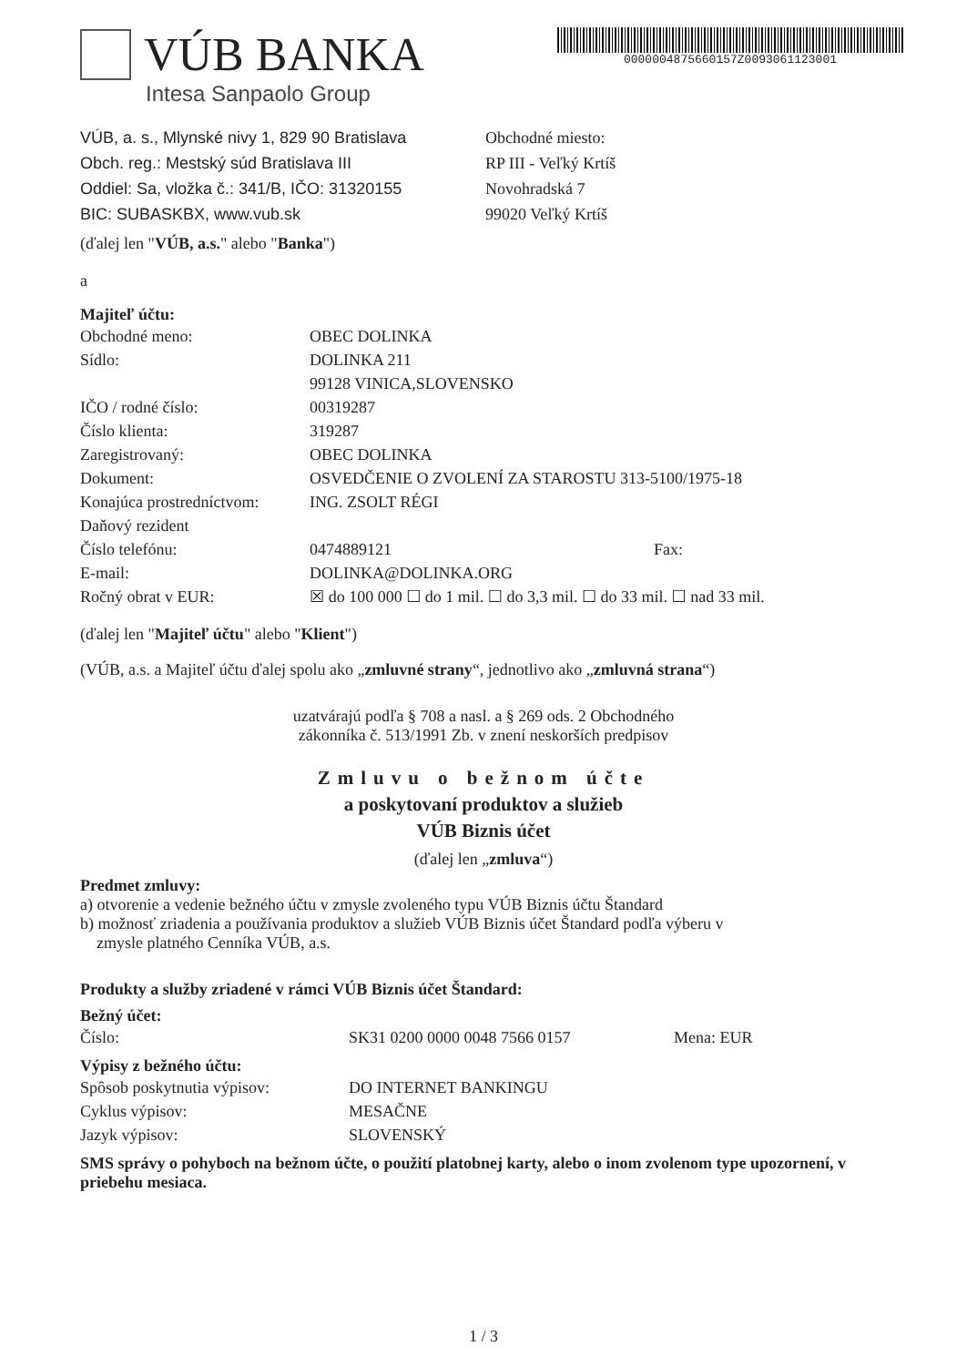VÚB BANKA
Intesa Sanpaolo Group
0000004875660157Z0093061123001
VÚB, a. s., Mlynské nivy 1, 829 90 Bratislava
Obch. reg.: Mestský súd Bratislava III
Oddiel: Sa, vložka č.: 341/B, IČO: 31320155
BIC: SUBASKBX, www.vub.sk
Obchodné miesto:
RP III - Veľký Krtíš
Novohradská 7
99020 Veľký Krtíš
(ďalej len "VÚB, a.s." alebo "Banka")
a
Majiteľ účtu:
Obchodné meno: OBEC DOLINKA
Sídlo: DOLINKA 211
99128 VINICA,SLOVENSKO
IČO / rodné číslo: 00319287
Číslo klienta: 319287
Zaregistrovaný: OBEC DOLINKA
Dokument: OSVEDČENIE O ZVOLENÍ ZA STAROSTU 313-5100/1975-18
Konajúca prostredníctvom: ING. ZSOLT RÉGI
Daňový rezident
Číslo telefónu: 0474889121 Fax:
E-mail: DOLINKA@DOLINKA.ORG
Ročný obrat v EUR: ☒ do 100 000 ☐ do 1 mil. ☐ do 3,3 mil. ☐ do 33 mil. ☐ nad 33 mil.
(ďalej len "Majiteľ účtu" alebo "Klient")
(VÚB, a.s. a Majiteľ účtu ďalej spolu ako „zmluvné strany“, jednotlivo ako „zmluvná strana“)
uzatvárajú podľa § 708 a nasl. a § 269 ods. 2 Obchodného
zákonníka č. 513/1991 Zb. v znení neskorších predpisov
Zmluvu o bežnom účte
a poskytovaní produktov a služieb
VÚB Biznis účet
(ďalej len „zmluva“)
Predmet zmluvy:
a) otvorenie a vedenie bežného účtu v zmysle zvoleného typu VÚB Biznis účtu Štandard
b) možnosť zriadenia a používania produktov a služieb VÚB Biznis účet Štandard podľa výberu v
zmysle platného Cenníka VÚB, a.s.
Produkty a služby zriadené v rámci VÚB Biznis účet Štandard:
Bežný účet:
Číslo: SK31 0200 0000 0048 7566 0157 Mena: EUR
Výpisy z bežného účtu:
Spôsob poskytnutia výpisov: DO INTERNET BANKINGU
Cyklus výpisov: MESAČNE
Jazyk výpisov: SLOVENSKÝ
SMS správy o pohyboch na bežnom účte, o použití platobnej karty, alebo o inom zvolenom type upozornení, v priebehu mesiaca.
1 / 3